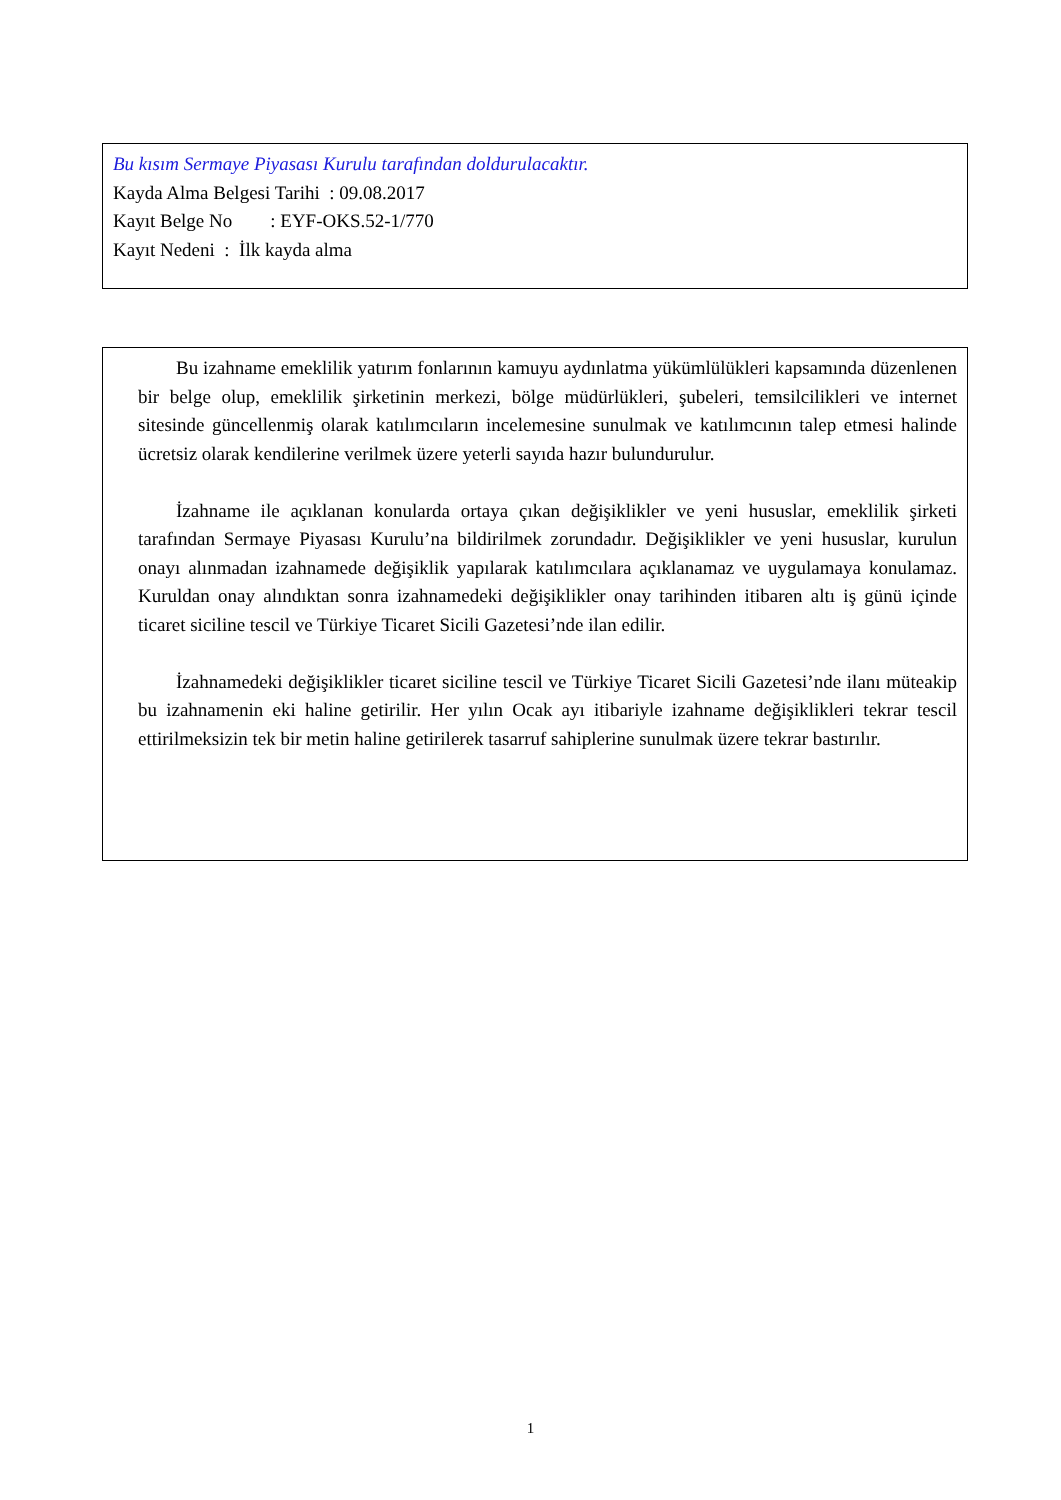Bu kısım Sermaye Piyasası Kurulu tarafından doldurulacaktır.
Kayda Alma Belgesi Tarihi : 09.08.2017
Kayıt Belge No : EYF-OKS.52-1/770
Kayıt Nedeni : İlk kayda alma
Bu izahname emeklilik yatırım fonlarının kamuyu aydınlatma yükümlülükleri kapsamında düzenlenen bir belge olup, emeklilik şirketinin merkezi, bölge müdürlükleri, şubeleri, temsilcilikleri ve internet sitesinde güncellenmiş olarak katılımcıların incelemesine sunulmak ve katılımcının talep etmesi halinde ücretsiz olarak kendilerine verilmek üzere yeterli sayıda hazır bulundurulur.
İzahname ile açıklanan konularda ortaya çıkan değişiklikler ve yeni hususlar, emeklilik şirketi tarafından Sermaye Piyasası Kurulu’na bildirilmek zorundadır. Değişiklikler ve yeni hususlar, kurulun onayı alınmadan izahnamede değişiklik yapılarak katılımcılara açıklanamaz ve uygulamaya konulamaz. Kuruldan onay alındıktan sonra izahnamedeki değişiklikler onay tarihinden itibaren altı iş günü içinde ticaret siciline tescil ve Türkiye Ticaret Sicili Gazetesi’nde ilan edilir.
İzahnamedeki değişiklikler ticaret siciline tescil ve Türkiye Ticaret Sicili Gazetesi’nde ilanı müteakip bu izahnamenin eki haline getirilir. Her yılın Ocak ayı itibariyle izahname değişiklikleri tekrar tescil ettirilmeksizin tek bir metin haline getirilerek tasarruf sahiplerine sunulmak üzere tekrar bastırılır.
1